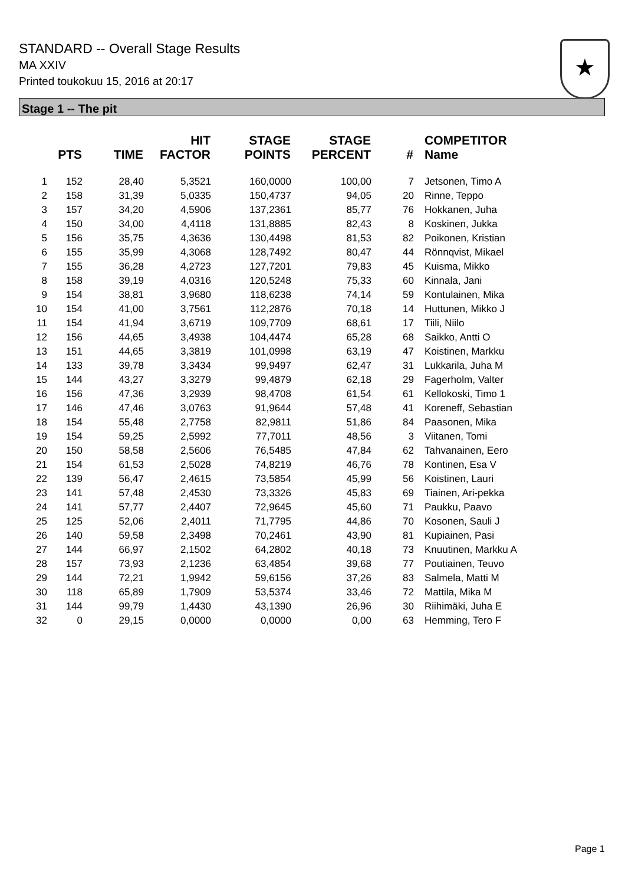STANDARD -- Overall Stage Results
MA XXIV
Printed toukokuu 15, 2016 at 20:17
★
Stage 1 -- The pit
| | PTS | TIME | HIT FACTOR | STAGE POINTS | STAGE PERCENT | # | COMPETITOR Name |
| --- | --- | --- | --- | --- | --- | --- | --- |
| 1 | 152 | 28,40 | 5,3521 | 160,0000 | 100,00 | 7 | Jetsonen, Timo A |
| 2 | 158 | 31,39 | 5,0335 | 150,4737 | 94,05 | 20 | Rinne, Teppo |
| 3 | 157 | 34,20 | 4,5906 | 137,2361 | 85,77 | 76 | Hokkanen, Juha |
| 4 | 150 | 34,00 | 4,4118 | 131,8885 | 82,43 | 8 | Koskinen, Jukka |
| 5 | 156 | 35,75 | 4,3636 | 130,4498 | 81,53 | 82 | Poikonen, Kristian |
| 6 | 155 | 35,99 | 4,3068 | 128,7492 | 80,47 | 44 | Rönnqvist, Mikael |
| 7 | 155 | 36,28 | 4,2723 | 127,7201 | 79,83 | 45 | Kuisma, Mikko |
| 8 | 158 | 39,19 | 4,0316 | 120,5248 | 75,33 | 60 | Kinnala, Jani |
| 9 | 154 | 38,81 | 3,9680 | 118,6238 | 74,14 | 59 | Kontulainen, Mika |
| 10 | 154 | 41,00 | 3,7561 | 112,2876 | 70,18 | 14 | Huttunen, Mikko J |
| 11 | 154 | 41,94 | 3,6719 | 109,7709 | 68,61 | 17 | Tiili, Niilo |
| 12 | 156 | 44,65 | 3,4938 | 104,4474 | 65,28 | 68 | Saikko, Antti O |
| 13 | 151 | 44,65 | 3,3819 | 101,0998 | 63,19 | 47 | Koistinen, Markku |
| 14 | 133 | 39,78 | 3,3434 | 99,9497 | 62,47 | 31 | Lukkarila, Juha M |
| 15 | 144 | 43,27 | 3,3279 | 99,4879 | 62,18 | 29 | Fagerholm, Valter |
| 16 | 156 | 47,36 | 3,2939 | 98,4708 | 61,54 | 61 | Kellokoski, Timo 1 |
| 17 | 146 | 47,46 | 3,0763 | 91,9644 | 57,48 | 41 | Koreneff, Sebastian |
| 18 | 154 | 55,48 | 2,7758 | 82,9811 | 51,86 | 84 | Paasonen, Mika |
| 19 | 154 | 59,25 | 2,5992 | 77,7011 | 48,56 | 3 | Viitanen, Tomi |
| 20 | 150 | 58,58 | 2,5606 | 76,5485 | 47,84 | 62 | Tahvanainen, Eero |
| 21 | 154 | 61,53 | 2,5028 | 74,8219 | 46,76 | 78 | Kontinen, Esa V |
| 22 | 139 | 56,47 | 2,4615 | 73,5854 | 45,99 | 56 | Koistinen, Lauri |
| 23 | 141 | 57,48 | 2,4530 | 73,3326 | 45,83 | 69 | Tiainen, Ari-pekka |
| 24 | 141 | 57,77 | 2,4407 | 72,9645 | 45,60 | 71 | Paukku, Paavo |
| 25 | 125 | 52,06 | 2,4011 | 71,7795 | 44,86 | 70 | Kosonen, Sauli J |
| 26 | 140 | 59,58 | 2,3498 | 70,2461 | 43,90 | 81 | Kupiainen, Pasi |
| 27 | 144 | 66,97 | 2,1502 | 64,2802 | 40,18 | 73 | Knuutinen, Markku A |
| 28 | 157 | 73,93 | 2,1236 | 63,4854 | 39,68 | 77 | Poutiainen, Teuvo |
| 29 | 144 | 72,21 | 1,9942 | 59,6156 | 37,26 | 83 | Salmela, Matti M |
| 30 | 118 | 65,89 | 1,7909 | 53,5374 | 33,46 | 72 | Mattila, Mika M |
| 31 | 144 | 99,79 | 1,4430 | 43,1390 | 26,96 | 30 | Riihimäki, Juha E |
| 32 | 0 | 29,15 | 0,0000 | 0,0000 | 0,00 | 63 | Hemming, Tero F |
Page 1